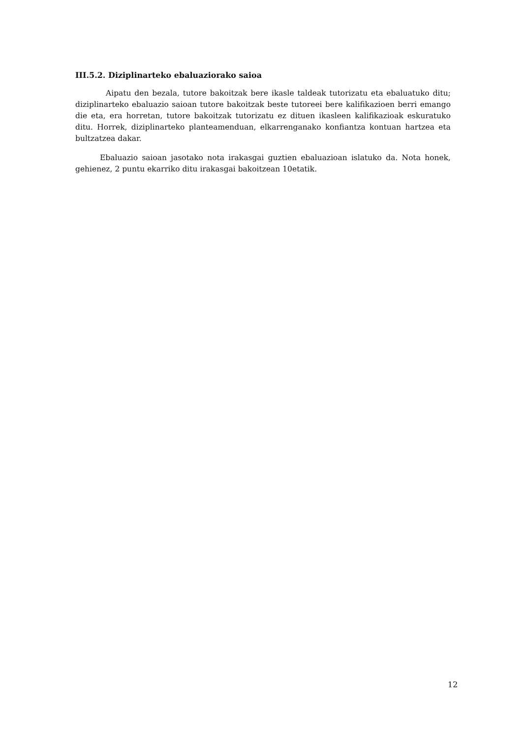III.5.2. Diziplinarteko ebaluaziorako saioa
Aipatu den bezala, tutore bakoitzak bere ikasle taldeak tutorizatu eta ebaluatuko ditu; diziplinarteko ebaluazio saioan tutore bakoitzak beste tutoreei bere kalifikazioen berri emango die eta, era horretan, tutore bakoitzak tutorizatu ez dituen ikasleen kalifikazioak eskuratuko ditu. Horrek, diziplinarteko planteamenduan, elkarrenganako konfiantza kontuan hartzea eta bultzatzea dakar.
Ebaluazio saioan jasotako nota irakasgai guztien ebaluazioan islatuko da. Nota honek, gehienez, 2 puntu ekarriko ditu irakasgai bakoitzean 10etatik.
12